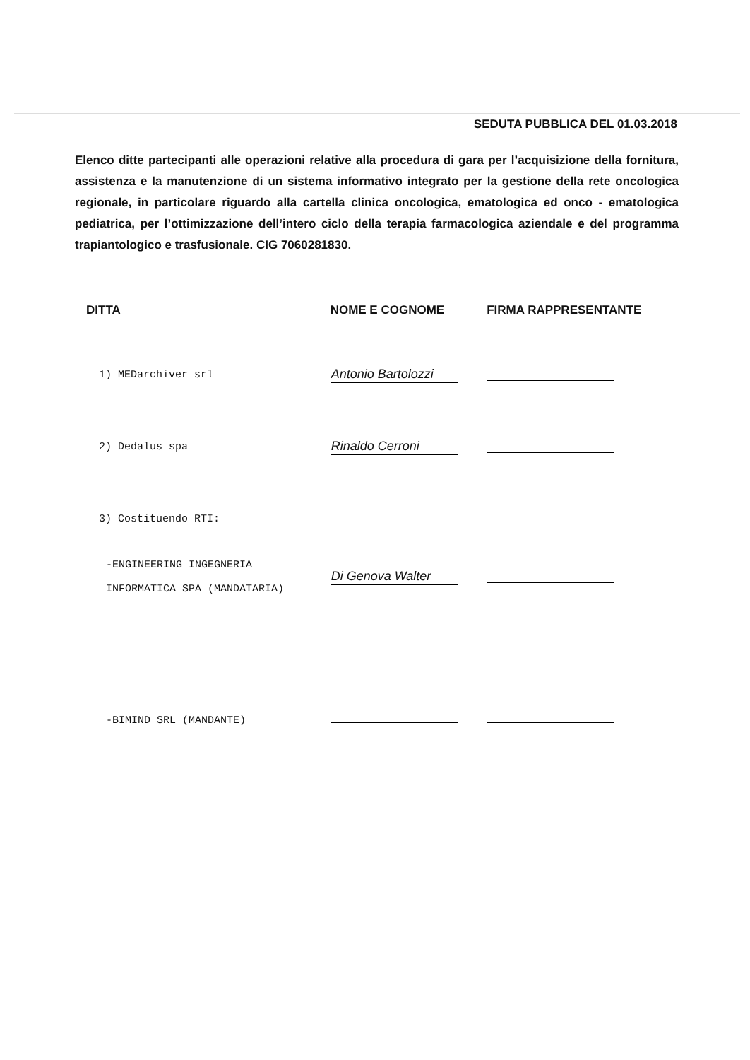SEDUTA PUBBLICA DEL 01.03.2018
Elenco ditte partecipanti alle operazioni relative alla procedura di gara per l’acquisizione della fornitura, assistenza e la manutenzione di un sistema informativo integrato per la gestione della rete oncologica regionale, in particolare riguardo alla cartella clinica oncologica, ematologica ed onco - ematologica pediatrica, per l’ottimizzazione dell’intero ciclo della terapia farmacologica aziendale e del programma trapiantologico e trasfusionale. CIG 7060281830.
| DITTA | NOME E COGNOME | FIRMA RAPPRESENTANTE |
| --- | --- | --- |
| 1) MEDarchiver srl | Antonio Bartolozzi | |
| 2) Dedalus spa | Rinaldo Cerroni | |
| 3) Costituendo RTI: | | |
| -ENGINEERING INGEGNERIA INFORMATICA SPA (MANDATARIA) | Di Genova Walter | |
| -BIMIND SRL (MANDANTE) | | |